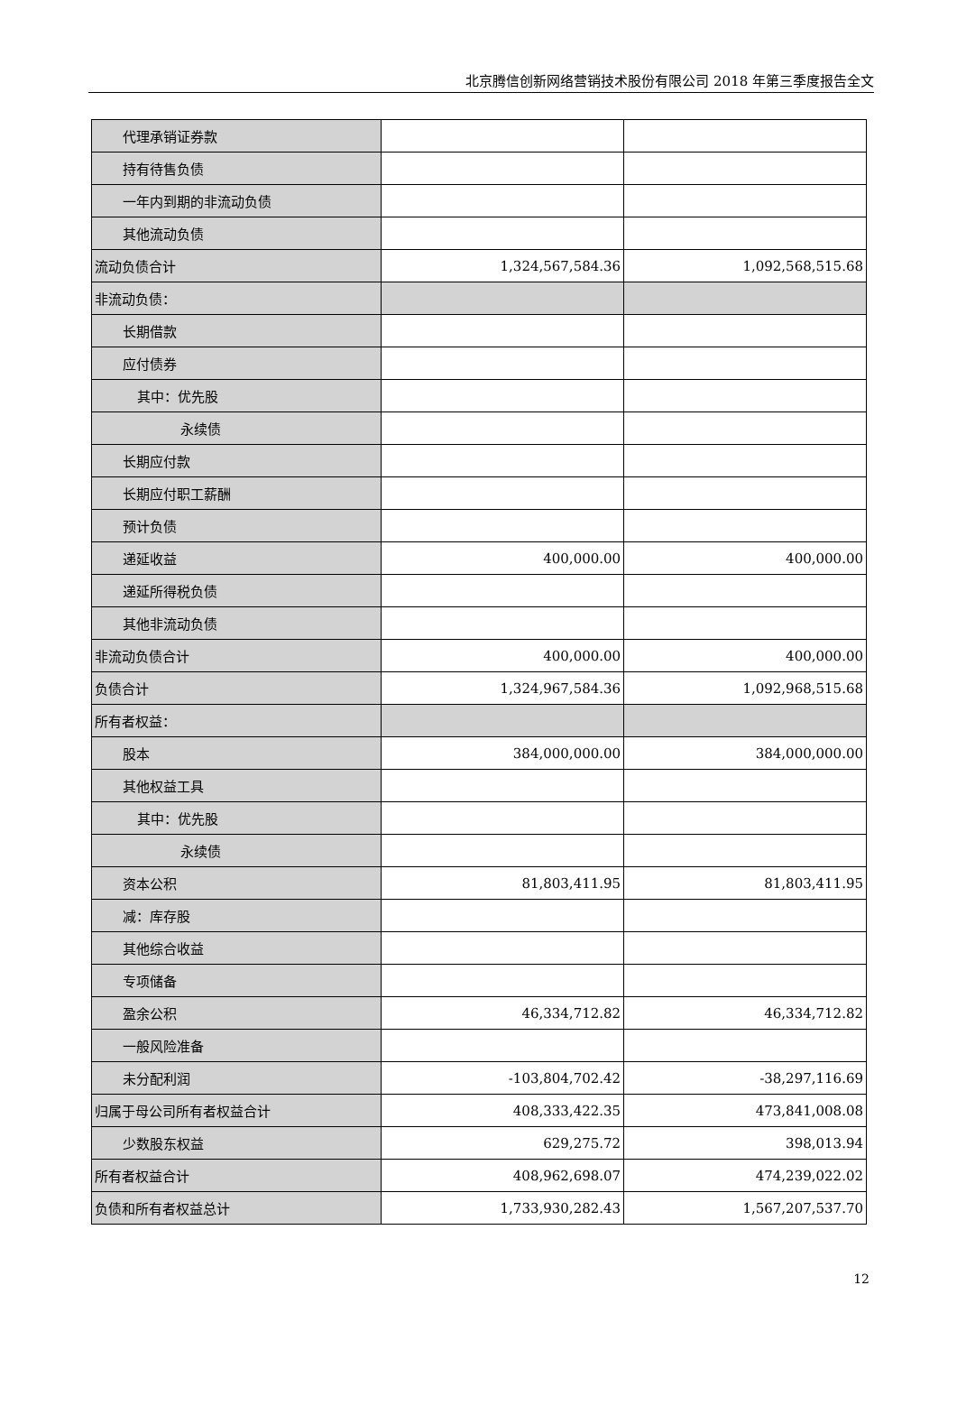北京腾信创新网络营销技术股份有限公司 2018 年第三季度报告全文
| 代理承销证券款 | | |
| 持有待售负债 | | |
| 一年内到期的非流动负债 | | |
| 其他流动负债 | | |
| 流动负债合计 | 1,324,567,584.36 | 1,092,568,515.68 |
| 非流动负债： | | |
| 长期借款 | | |
| 应付债券 | | |
| 其中：优先股 | | |
| 永续债 | | |
| 长期应付款 | | |
| 长期应付职工薪酬 | | |
| 预计负债 | | |
| 递延收益 | 400,000.00 | 400,000.00 |
| 递延所得税负债 | | |
| 其他非流动负债 | | |
| 非流动负债合计 | 400,000.00 | 400,000.00 |
| 负债合计 | 1,324,967,584.36 | 1,092,968,515.68 |
| 所有者权益： | | |
| 股本 | 384,000,000.00 | 384,000,000.00 |
| 其他权益工具 | | |
| 其中：优先股 | | |
| 永续债 | | |
| 资本公积 | 81,803,411.95 | 81,803,411.95 |
| 减：库存股 | | |
| 其他综合收益 | | |
| 专项储备 | | |
| 盈余公积 | 46,334,712.82 | 46,334,712.82 |
| 一般风险准备 | | |
| 未分配利润 | -103,804,702.42 | -38,297,116.69 |
| 归属于母公司所有者权益合计 | 408,333,422.35 | 473,841,008.08 |
| 少数股东权益 | 629,275.72 | 398,013.94 |
| 所有者权益合计 | 408,962,698.07 | 474,239,022.02 |
| 负债和所有者权益总计 | 1,733,930,282.43 | 1,567,207,537.70 |
12